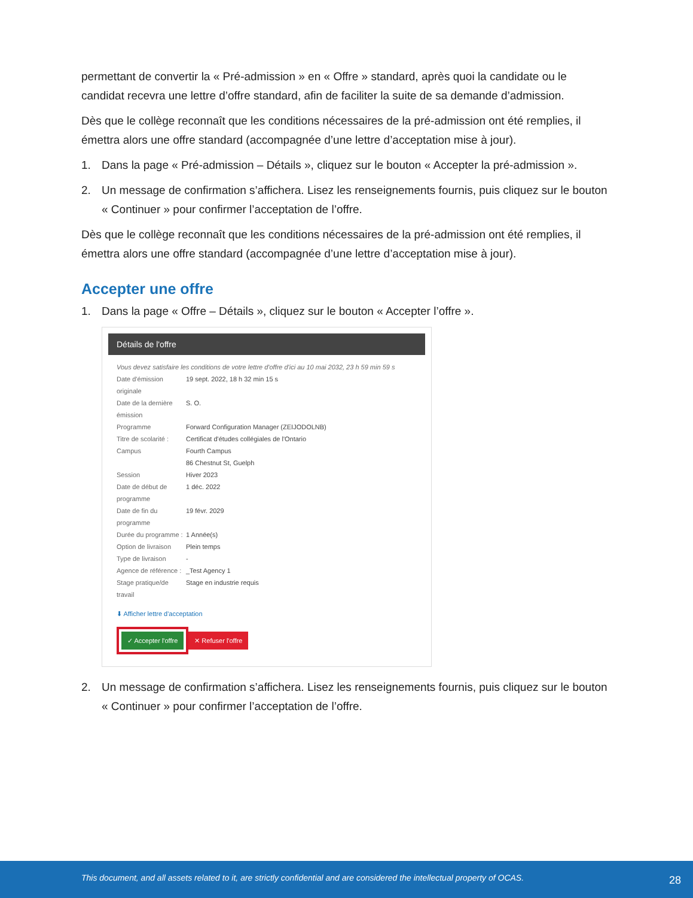permettant de convertir la « Pré-admission » en « Offre » standard, après quoi la candidate ou le candidat recevra une lettre d’offre standard, afin de faciliter la suite de sa demande d’admission.
Dès que le collège reconnaît que les conditions nécessaires de la pré-admission ont été remplies, il émettra alors une offre standard (accompagnée d’une lettre d’acceptation mise à jour).
1. Dans la page « Pré-admission – Détails », cliquez sur le bouton « Accepter la pré-admission ».
2. Un message de confirmation s’affichera. Lisez les renseignements fournis, puis cliquez sur le bouton « Continuer » pour confirmer l’acceptation de l’offre.
Dès que le collège reconnaît que les conditions nécessaires de la pré-admission ont été remplies, il émettra alors une offre standard (accompagnée d’une lettre d’acceptation mise à jour).
Accepter une offre
1. Dans la page « Offre – Détails », cliquez sur le bouton « Accepter l’offre ».
Détails de l'offre
Vous devez satisfaire les conditions de votre lettre d'offre d'ici au 10 mai 2032, 23 h 59 min 59 s
Date d'émission originale
19 sept. 2022, 18 h 32 min 15 s
Date de la dernière émission
S. O.
Programme Forward Configuration Manager (ZEIJODOLNB)
Titre de scolarité :
Certificat d'études collégiales de l'Ontario
Campus Fourth Campus
86 Chestnut St, Guelph
Session Hiver 2023
Date de début de programme
1 déc. 2022
Date de fin du programme
19 févr. 2029
Durée du programme :
1 Année(s)
Option de livraison
Plein temps
Type de livraison -
Agence de référence :
_Test Agency 1
Stage pratique/de travail
Stage en industrie requis
⬇ Afficher lettre d'acceptation
✓ Accepter l'offre ✕ Refuser l'offre
2. Un message de confirmation s’affichera. Lisez les renseignements fournis, puis cliquez sur le bouton « Continuer » pour confirmer l’acceptation de l’offre.
This document, and all assets related to it, are strictly confidential and are considered the intellectual property of OCAS. 28